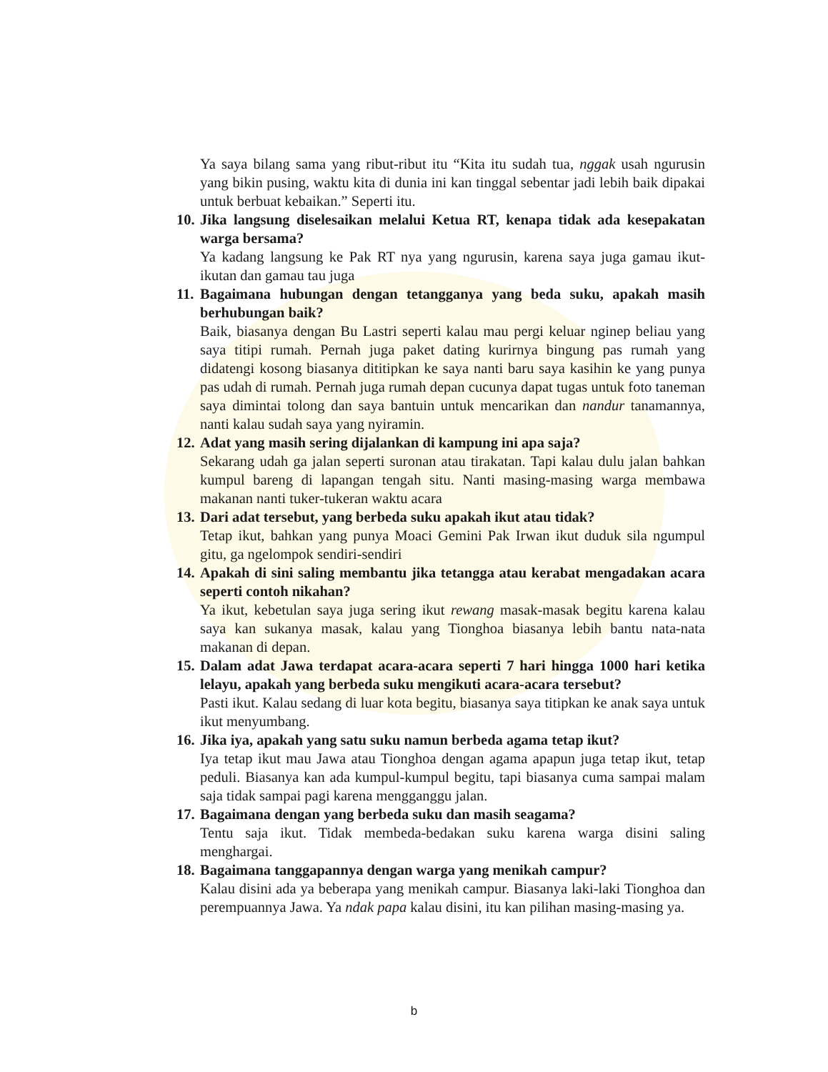Ya saya bilang sama yang ribut-ribut itu “Kita itu sudah tua, nggak usah ngurusin yang bikin pusing, waktu kita di dunia ini kan tinggal sebentar jadi lebih baik dipakai untuk berbuat kebaikan.” Seperti itu.
10.
Jika langsung diselesaikan melalui Ketua RT, kenapa tidak ada kesepakatan warga bersama?
Ya kadang langsung ke Pak RT nya yang ngurusin, karena saya juga gamau ikut-ikutan dan gamau tau juga
11.
Bagaimana hubungan dengan tetangganya yang beda suku, apakah masih berhubungan baik?
Baik, biasanya dengan Bu Lastri seperti kalau mau pergi keluar nginep beliau yang saya titipi rumah. Pernah juga paket dating kurirnya bingung pas rumah yang didatengi kosong biasanya dititipkan ke saya nanti baru saya kasihin ke yang punya pas udah di rumah. Pernah juga rumah depan cucunya dapat tugas untuk foto taneman saya dimintai tolong dan saya bantuin untuk mencarikan dan nandur tanamannya, nanti kalau sudah saya yang nyiramin.
12.
Adat yang masih sering dijalankan di kampung ini apa saja?
Sekarang udah ga jalan seperti suronan atau tirakatan. Tapi kalau dulu jalan bahkan kumpul bareng di lapangan tengah situ. Nanti masing-masing warga membawa makanan nanti tuker-tukeran waktu acara
13.
Dari adat tersebut, yang berbeda suku apakah ikut atau tidak?
Tetap ikut, bahkan yang punya Moaci Gemini Pak Irwan ikut duduk sila ngumpul gitu, ga ngelompok sendiri-sendiri
14.
Apakah di sini saling membantu jika tetangga atau kerabat mengadakan acara seperti contoh nikahan?
Ya ikut, kebetulan saya juga sering ikut rewang masak-masak begitu karena kalau saya kan sukanya masak, kalau yang Tionghoa biasanya lebih bantu nata-nata makanan di depan.
15.
Dalam adat Jawa terdapat acara-acara seperti 7 hari hingga 1000 hari ketika lelayu, apakah yang berbeda suku mengikuti acara-acara tersebut?
Pasti ikut. Kalau sedang di luar kota begitu, biasanya saya titipkan ke anak saya untuk ikut menyumbang.
16.
Jika iya, apakah yang satu suku namun berbeda agama tetap ikut?
Iya tetap ikut mau Jawa atau Tionghoa dengan agama apapun juga tetap ikut, tetap peduli. Biasanya kan ada kumpul-kumpul begitu, tapi biasanya cuma sampai malam saja tidak sampai pagi karena mengganggu jalan.
17.
Bagaimana dengan yang berbeda suku dan masih seagama?
Tentu saja ikut. Tidak membeda-bedakan suku karena warga disini saling menghargai.
18.
Bagaimana tanggapannya dengan warga yang menikah campur?
Kalau disini ada ya beberapa yang menikah campur. Biasanya laki-laki Tionghoa dan perempuannya Jawa. Ya ndak papa kalau disini, itu kan pilihan masing-masing ya.
b